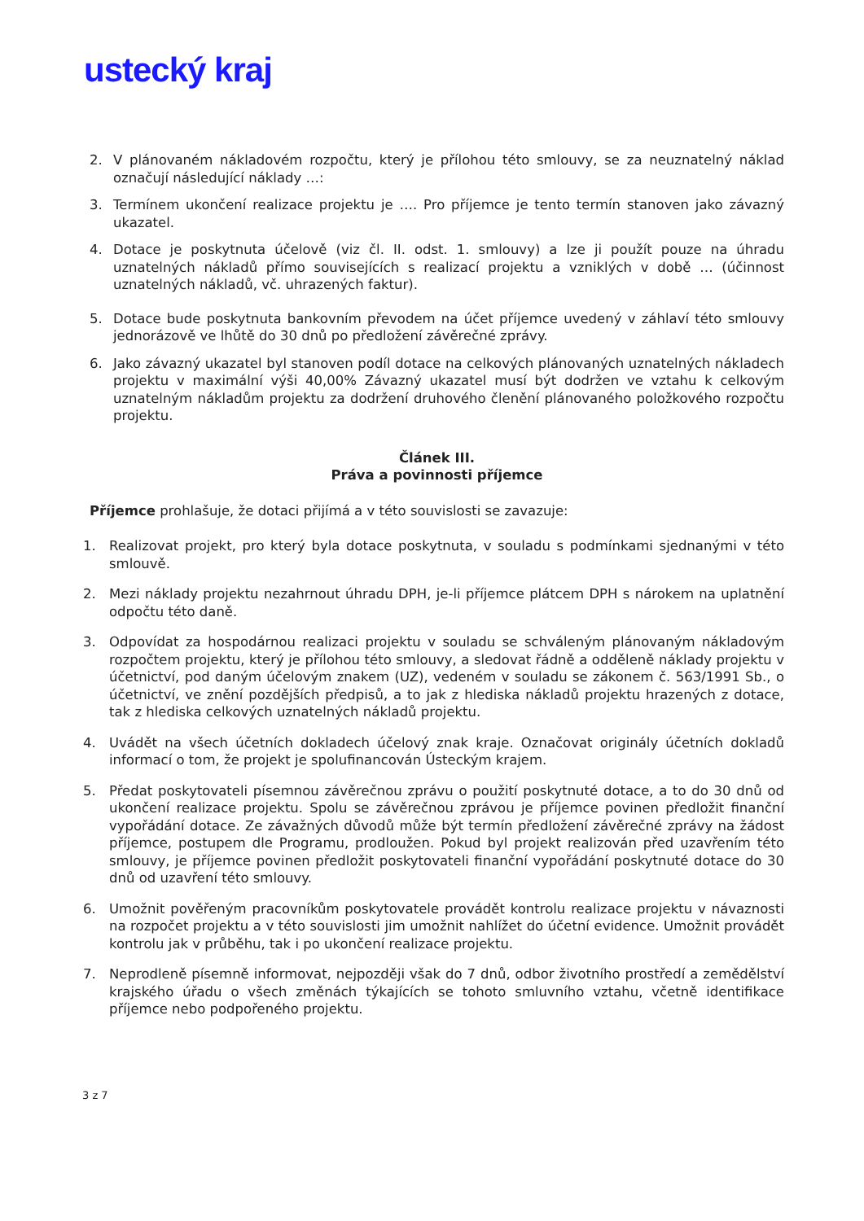ustecký kraj
2. V plánovaném nákladovém rozpočtu, který je přílohou této smlouvy, se za neuznatelný náklad označují následující náklady …:
3. Termínem ukončení realizace projektu je …. Pro příjemce je tento termín stanoven jako závazný ukazatel.
4. Dotace je poskytnuta účelově (viz čl. II. odst. 1. smlouvy) a lze ji použít pouze na úhradu uznatelných nákladů přímo souvisejících s realizací projektu a vzniklých v době … (účinnost uznatelných nákladů, vč. uhrazených faktur).
5. Dotace bude poskytnuta bankovním převodem na účet příjemce uvedený v záhlaví této smlouvy jednorázově ve lhůtě do 30 dnů po předložení závěrečné zprávy.
6. Jako závazný ukazatel byl stanoven podíl dotace na celkových plánovaných uznatelných nákladech projektu v maximální výši 40,00% Závazný ukazatel musí být dodržen ve vztahu k celkovým uznatelným nákladům projektu za dodržení druhového členění plánovaného položkového rozpočtu projektu.
Článek III.
Práva a povinnosti příjemce
Příjemce prohlašuje, že dotaci přijímá a v této souvislosti se zavazuje:
1. Realizovat projekt, pro který byla dotace poskytnuta, v souladu s podmínkami sjednanými v této smlouvě.
2. Mezi náklady projektu nezahrnout úhradu DPH, je-li příjemce plátcem DPH s nárokem na uplatnění odpočtu této daně.
3. Odpovídat za hospodárnou realizaci projektu v souladu se schváleným plánovaným nákladovým rozpočtem projektu, který je přílohou této smlouvy, a sledovat řádně a odděleně náklady projektu v účetnictví, pod daným účelovým znakem (UZ), vedeném v souladu se zákonem č. 563/1991 Sb., o účetnictví, ve znění pozdějších předpisů, a to jak z hlediska nákladů projektu hrazených z dotace, tak z hlediska celkových uznatelných nákladů projektu.
4. Uvádět na všech účetních dokladech účelový znak kraje. Označovat originály účetních dokladů informací o tom, že projekt je spolufinancován Ústeckým krajem.
5. Předat poskytovateli písemnou závěrečnou zprávu o použití poskytnuté dotace, a to do 30 dnů od ukončení realizace projektu. Spolu se závěrečnou zprávou je příjemce povinen předložit finanční vypořádání dotace. Ze závažných důvodů může být termín předložení závěrečné zprávy na žádost příjemce, postupem dle Programu, prodloužen. Pokud byl projekt realizován před uzavřením této smlouvy, je příjemce povinen předložit poskytovateli finanční vypořádání poskytnuté dotace do 30 dnů od uzavření této smlouvy.
6. Umožnit pověřeným pracovníkům poskytovatele provádět kontrolu realizace projektu v návaznosti na rozpočet projektu a v této souvislosti jim umožnit nahlížet do účetní evidence. Umožnit provádět kontrolu jak v průběhu, tak i po ukončení realizace projektu.
7. Neprodleně písemně informovat, nejpozději však do 7 dnů, odbor životního prostředí a zemědělství krajského úřadu o všech změnách týkajících se tohoto smluvního vztahu, včetně identifikace příjemce nebo podpořeného projektu.
3 z 7